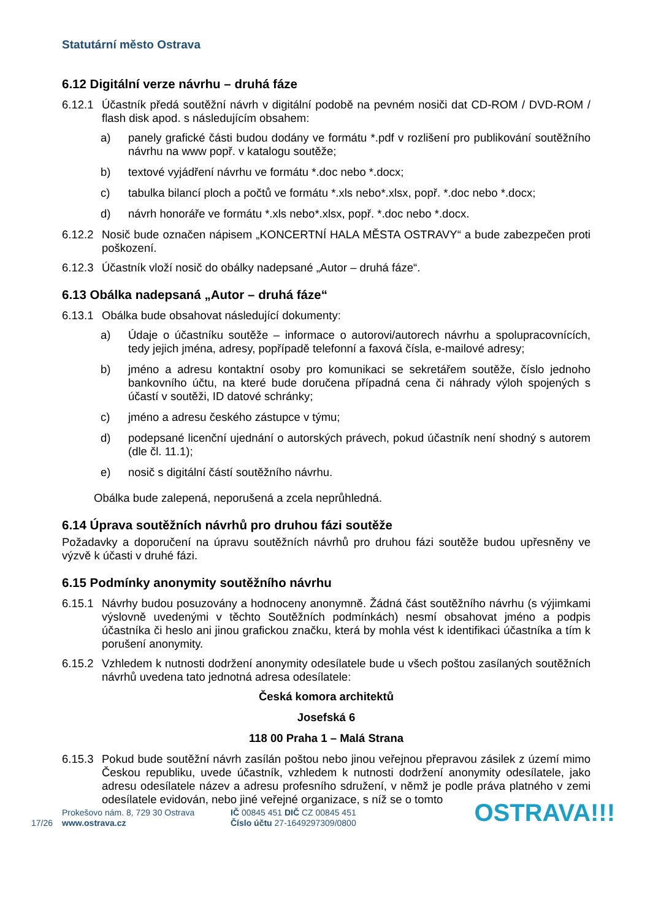Statutární město Ostrava
6.12 Digitální verze návrhu – druhá fáze
6.12.1 Účastník předá soutěžní návrh v digitální podobě na pevném nosiči dat CD-ROM / DVD-ROM / flash disk apod. s následujícím obsahem:
a) panely grafické části budou dodány ve formátu *.pdf v rozlišení pro publikování soutěžního návrhu na www popř. v katalogu soutěže;
b) textové vyjádření návrhu ve formátu *.doc nebo *.docx;
c) tabulka bilancí ploch a počtů ve formátu *.xls nebo*.xlsx, popř. *.doc nebo *.docx;
d) návrh honoráře ve formátu *.xls nebo*.xlsx, popř. *.doc nebo *.docx.
6.12.2 Nosič bude označen nápisem „KONCERTNÍ HALA MĚSTA OSTRAVY“ a bude zabezpečen proti poškození.
6.12.3 Účastník vloží nosič do obálky nadepsané „Autor – druhá fáze“.
6.13 Obálka nadepsaná „Autor – druhá fáze“
6.13.1 Obálka bude obsahovat následující dokumenty:
a) Údaje o účastníku soutěže – informace o autorovi/autorech návrhu a spolupracovnících, tedy jejich jména, adresy, popřípadě telefonní a faxová čísla, e-mailové adresy;
b) jméno a adresu kontaktní osoby pro komunikaci se sekretářem soutěže, číslo jednoho bankovního účtu, na které bude doručena případná cena či náhrady výloh spojených s účastí v soutěži, ID datové schránky;
c) jméno a adresu českého zástupce v týmu;
d) podepsané licenční ujednání o autorských právech, pokud účastník není shodný s autorem (dle čl. 11.1);
e) nosič s digitální částí soutěžního návrhu.
Obálka bude zalepená, neporušená a zcela neprůhledná.
6.14 Úprava soutěžních návrhů pro druhou fázi soutěže
Požadavky a doporučení na úpravu soutěžních návrhů pro druhou fázi soutěže budou upřesněny ve výzvě k účasti v druhé fázi.
6.15 Podmínky anonymity soutěžního návrhu
6.15.1 Návrhy budou posuzovány a hodnoceny anonymně. Žádná část soutěžního návrhu (s výjimkami výslovně uvedenými v těchto Soutěžních podmínkách) nesmí obsahovat jméno a podpis účastníka či heslo ani jinou grafickou značku, která by mohla vést k identifikaci účastníka a tím k porušení anonymity.
6.15.2 Vzhledem k nutnosti dodržení anonymity odesílatele bude u všech poštou zasílaných soutěžních návrhů uvedena tato jednotná adresa odesílatele:
Česká komora architektů
Josefská 6
118 00 Praha 1 – Malá Strana
6.15.3 Pokud bude soutěžní návrh zasílán poštou nebo jinou veřejnou přepravou zásilek z území mimo Českou republiku, uvede účastník, vzhledem k nutnosti dodržení anonymity odesílatele, jako adresu odesílatele název a adresu profesního sdružení, v němž je podle práva platného v zemi odesílatele evidován, nebo jiné veřejné organizace, s níž se o tomto
17/26
Prokešovo nám. 8, 729 30 Ostrava
www.ostrava.cz
IČ 00845 451 DIČ CZ 00845 451
Číslo účtu 27-1649297309/0800
OSTRAVA!!!